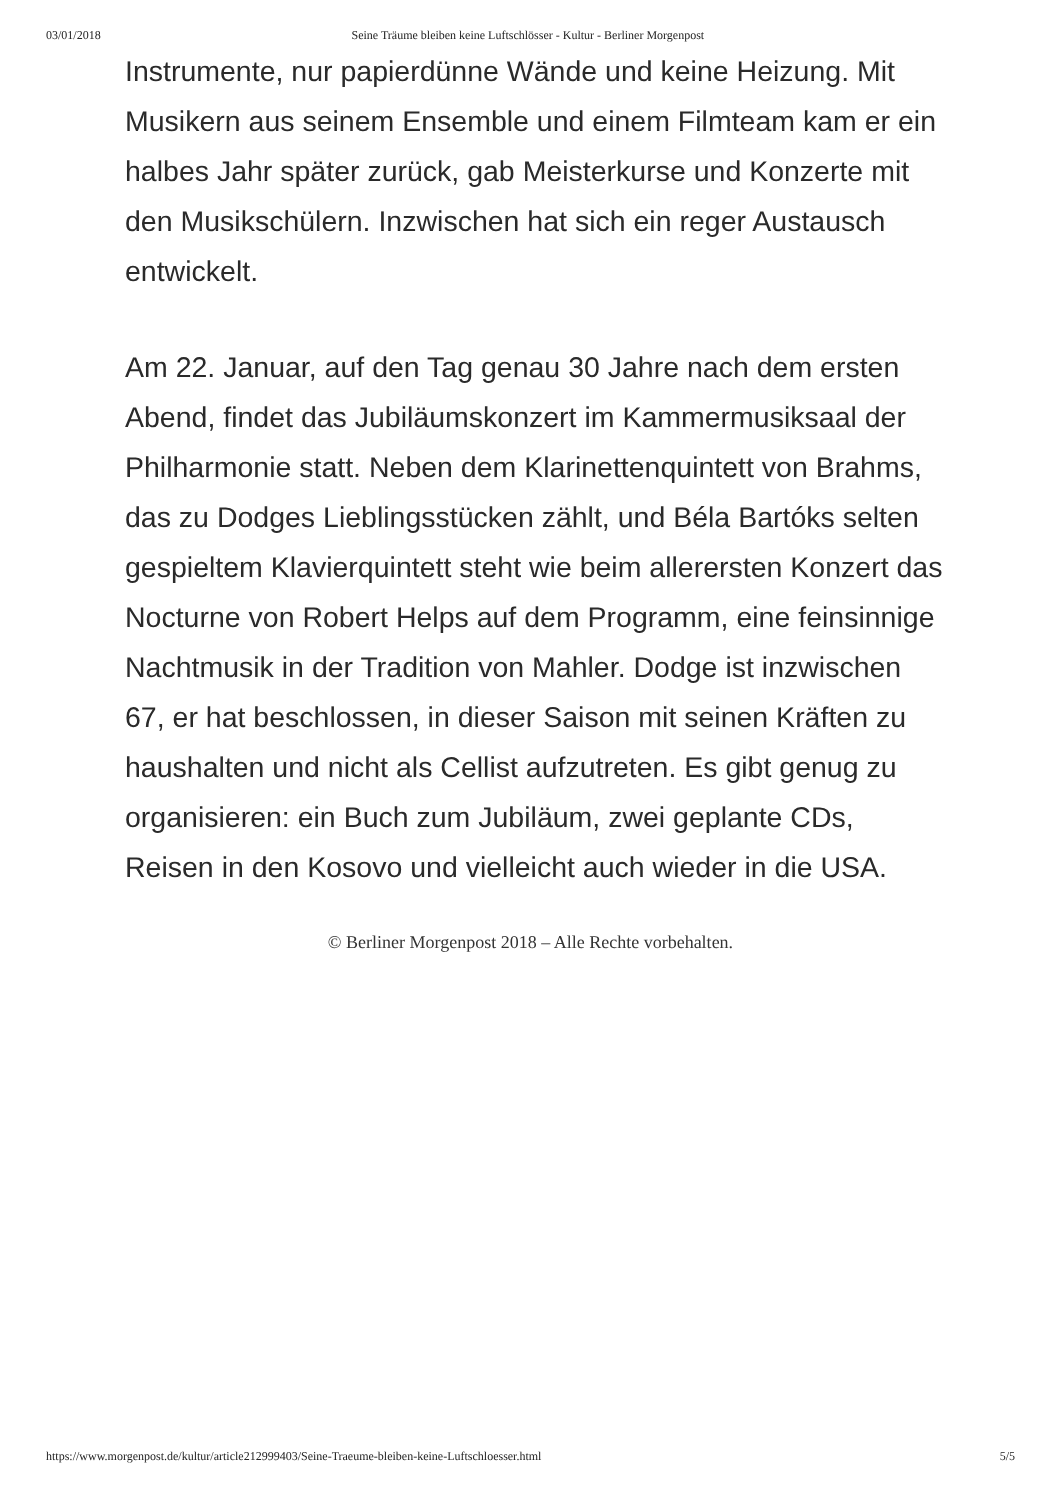03/01/2018 Seine Träume bleiben keine Luftschlösser - Kultur - Berliner Morgenpost
Instrumente, nur papierdünne Wände und keine Heizung. Mit Musikern aus seinem Ensemble und einem Filmteam kam er ein halbes Jahr später zurück, gab Meisterkurse und Konzerte mit den Musikschülern. Inzwischen hat sich ein reger Austausch entwickelt.
Am 22. Januar, auf den Tag genau 30 Jahre nach dem ersten Abend, findet das Jubiläumskonzert im Kammermusiksaal der Philharmonie statt. Neben dem Klarinettenquintett von Brahms, das zu Dodges Lieblingsstücken zählt, und Béla Bartóks selten gespieltem Klavierquintett steht wie beim allerersten Konzert das Nocturne von Robert Helps auf dem Programm, eine feinsinnige Nachtmusik in der Tradition von Mahler. Dodge ist inzwischen 67, er hat beschlossen, in dieser Saison mit seinen Kräften zu haushalten und nicht als Cellist aufzutreten. Es gibt genug zu organisieren: ein Buch zum Jubiläum, zwei geplante CDs, Reisen in den Kosovo und vielleicht auch wieder in die USA.
© Berliner Morgenpost 2018 – Alle Rechte vorbehalten.
https://www.morgenpost.de/kultur/article212999403/Seine-Traeume-bleiben-keine-Luftschloesser.html 5/5